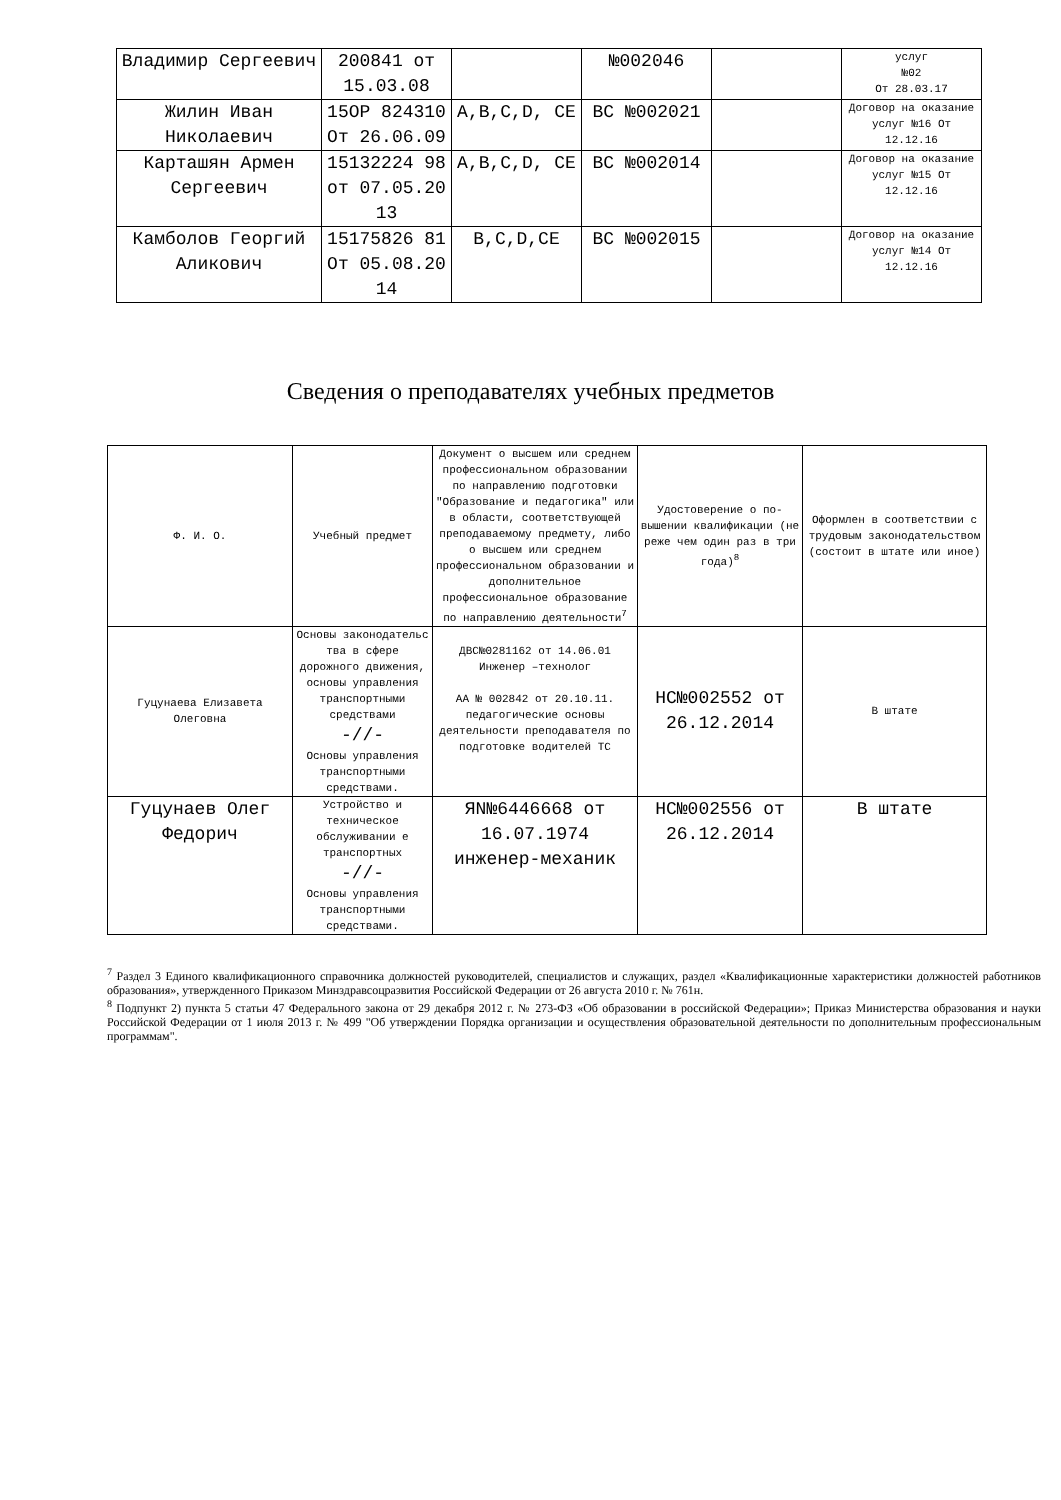| Владимир Сергеевич | 200841 от 15.03.08 | | №002046 | | услуг №02 От 28.03.17 |
| Жилин Иван Николаевич | 15ОР 824310 От 26.06.09 | A,B,C,D, CE | ВС №002021 | | Договор на оказание услуг №16 От 12.12.16 |
| Карташян Армен Сергеевич | 15132224 98 от 07.05.20 13 | A,B,C,D, CE | ВС №002014 | | Договор на оказание услуг №15 От 12.12.16 |
| Камболов Георгий Аликович | 15175826 81 От 05.08.20 14 | B,C,D,CE | ВС №002015 | | Договор на оказание услуг №14 От 12.12.16 |
Сведения о преподавателях учебных предметов
| Ф. И. О. | Учебный предмет | Документ о высшем или среднем профессиональном образовании по направлению подготовки "Образование и педагогика" или в области, соответствующей преподаваемому предмету, либо о высшем или среднем профессиональном образовании и дополнительное профессиональное образование по направлению деятельности<sup>7</sup> | Удостоверение о по-вышении квалификации (не реже чем один раз в три года)<sup>8</sup> | Оформлен в соответствии с трудовым законодательством (состоит в штате или иное) |
| --- | --- | --- | --- | --- |
| Гуцунаева Елизавета Олеговна | Основы законодательс тва в сфере дорожного движения, основы управления транспортными средствами -//- Основы управления транспортными средствами. | ДВС№0281162 от 14.06.01 Инженер –технолог АА № 002842 от 20.10.11. педагогические основы деятельности преподавателя по подготовке водителей ТС | НС№002552 от 26.12.2014 | В штате |
| Гуцунаев Олег Федорич | Устройство и техническое обслуживании е транспортных -//- Основы управления транспортными средствами. | ЯN№6446668 от 16.07.1974 инженер-механик | НС№002556 от 26.12.2014 | В штате |
<sup>7</sup> Раздел 3 Единого квалификационного справочника должностей руководителей, специалистов и служащих, раздел «Квалификационные характеристики должностей работников образования», утвержденного Приказом Минздравсоцразвития Российской Федерации от 26 августа 2010 г. № 761н.
<sup>8</sup> Подпункт 2) пункта 5 статьи 47 Федерального закона от 29 декабря 2012 г. № 273-ФЗ «Об образовании в российской Федерации»; Приказ Министерства образования и науки Российской Федерации от 1 июля 2013 г. № 499 "Об утверждении Порядка организации и осуществления образовательной деятельности по дополнительным профессиональным программам".